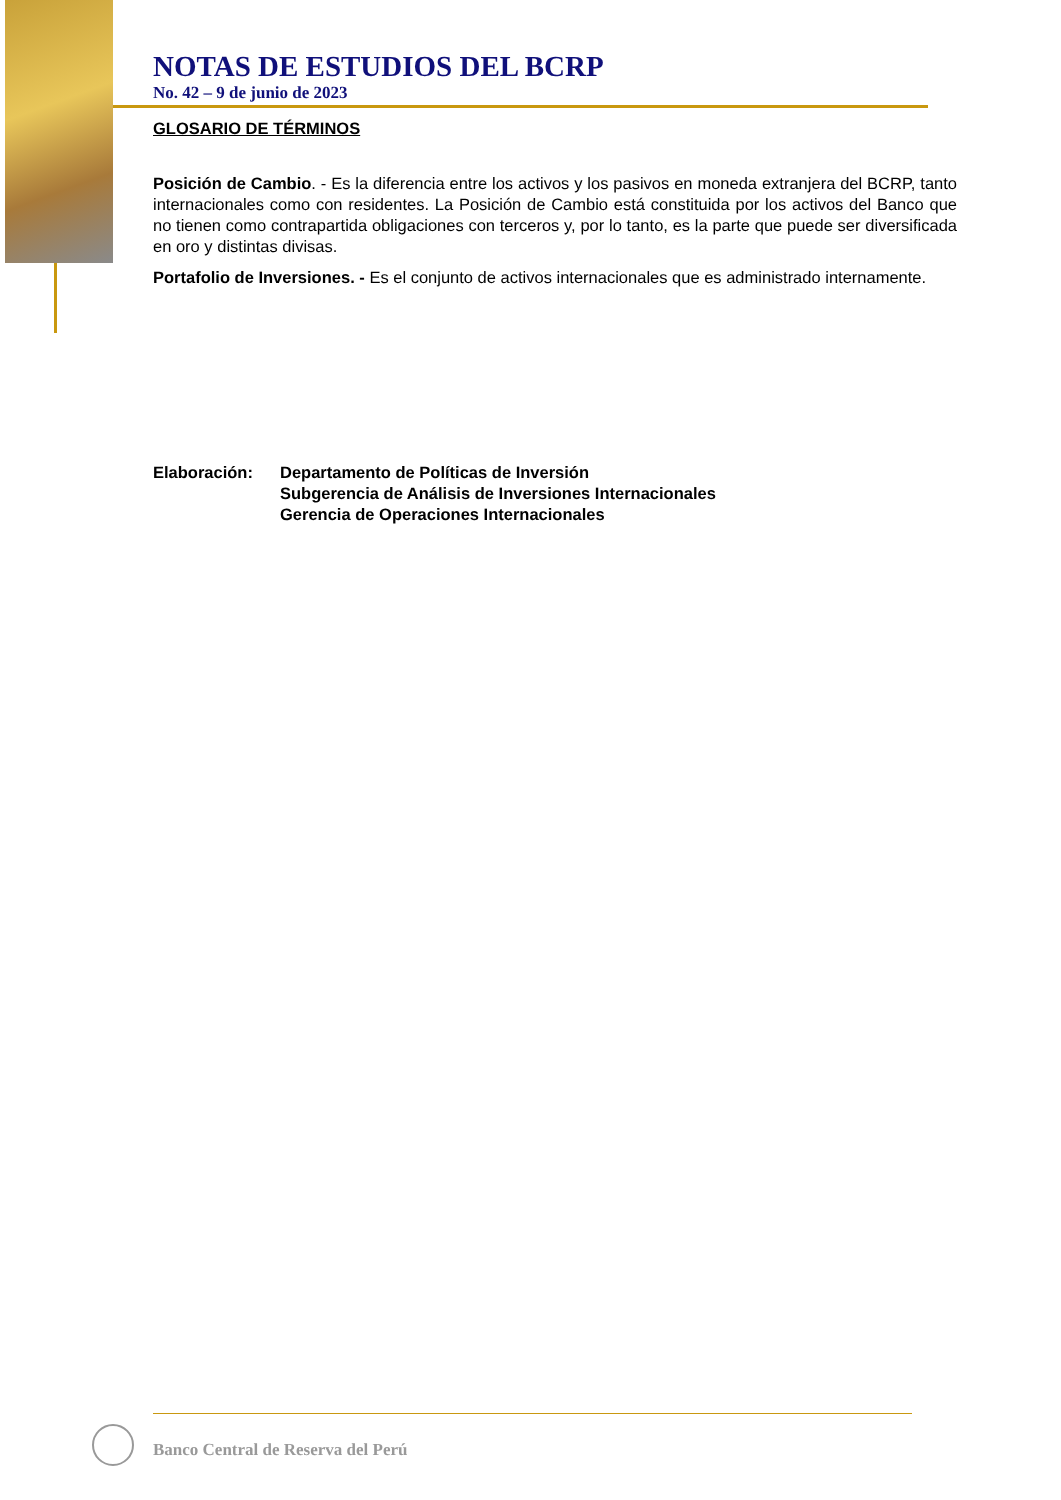NOTAS DE ESTUDIOS DEL BCRP
No. 42 – 9 de junio de 2023
GLOSARIO DE TÉRMINOS
Posición de Cambio. - Es la diferencia entre los activos y los pasivos en moneda extranjera del BCRP, tanto internacionales como con residentes. La Posición de Cambio está constituida por los activos del Banco que no tienen como contrapartida obligaciones con terceros y, por lo tanto, es la parte que puede ser diversificada en oro y distintas divisas.
Portafolio de Inversiones. - Es el conjunto de activos internacionales que es administrado internamente.
Elaboración: Departamento de Políticas de Inversión
Subgerencia de Análisis de Inversiones Internacionales
Gerencia de Operaciones Internacionales
Banco Central de Reserva del Perú